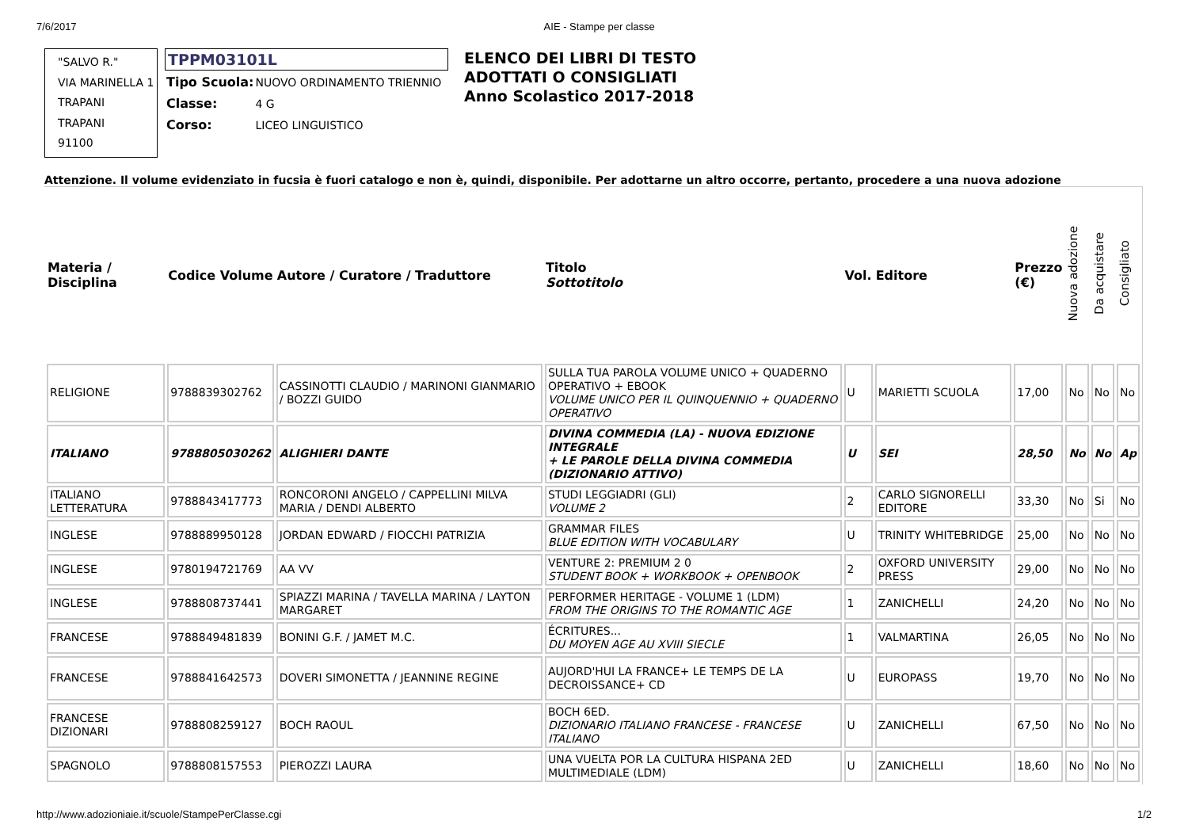7/6/2017 AIE - Stampe per classe
"SALVO R."
VIA MARINELLA 1
TRAPANI
TRAPANI
91100
TPPM03101L
| Tipo Scuola: | NUOVO ORDINAMENTO TRIENNIO |
| Classe: | 4 G |
| Corso: | LICEO LINGUISTICO |
ELENCO DEI LIBRI DI TESTO
ADOTTATI O CONSIGLIATI
Anno Scolastico 2017-2018
Attenzione. Il volume evidenziato in fucsia è fuori catalogo e non è, quindi, disponibile. Per adottarne un altro occorre, pertanto, procedere a una nuova adozione
| Materia / Disciplina | Codice Volume | Autore / Curatore / Traduttore | Titolo Sottotitolo | Vol. | Editore | Prezzo (€) | Nuova adozione | Da acquistare | Consigliato |
| --- | --- | --- | --- | --- | --- | --- | --- | --- | --- |
| RELIGIONE | 9788839302762 | CASSINOTTI CLAUDIO / MARINONI GIANMARIO / BOZZI GUIDO | SULLA TUA PAROLA VOLUME UNICO + QUADERNO OPERATIVO + EBOOK VOLUME UNICO PER IL QUINQUENNIO + QUADERNO OPERATIVO | U | MARIETTI SCUOLA | 17,00 | No | No | No |
| ITALIANO | 9788805030262 | ALIGHIERI DANTE | DIVINA COMMEDIA (LA) - NUOVA EDIZIONE INTEGRALE + LE PAROLE DELLA DIVINA COMMEDIA (DIZIONARIO ATTIVO) | U | SEI | 28,50 | No | No | Ap |
| ITALIANO LETTERATURA | 9788843417773 | RONCORONI ANGELO / CAPPELLINI MILVA MARIA / DENDI ALBERTO | STUDI LEGGIADRI (GLI) VOLUME 2 | 2 | CARLO SIGNORELLI EDITORE | 33,30 | No | Si | No |
| INGLESE | 9788889950128 | JORDAN EDWARD / FIOCCHI PATRIZIA | GRAMMAR FILES BLUE EDITION WITH VOCABULARY | U | TRINITY WHITEBRIDGE | 25,00 | No | No | No |
| INGLESE | 9780194721769 | AA VV | VENTURE 2: PREMIUM 2 0 STUDENT BOOK + WORKBOOK + OPENBOOK | 2 | OXFORD UNIVERSITY PRESS | 29,00 | No | No | No |
| INGLESE | 9788808737441 | SPIAZZI MARINA / TAVELLA MARINA / LAYTON MARGARET | PERFORMER HERITAGE - VOLUME 1 (LDM) FROM THE ORIGINS TO THE ROMANTIC AGE | 1 | ZANICHELLI | 24,20 | No | No | No |
| FRANCESE | 9788849481839 | BONINI G.F. / JAMET M.C. | ÉCRITURES... DU MOYEN AGE AU XVIII SIECLE | 1 | VALMARTINA | 26,05 | No | No | No |
| FRANCESE | 9788841642573 | DOVERI SIMONETTA / JEANNINE REGINE | AUJORD'HUI LA FRANCE+ LE TEMPS DE LA DECROISSANCE+ CD | U | EUROPASS | 19,70 | No | No | No |
| FRANCESE DIZIONARI | 9788808259127 | BOCH RAOUL | BOCH 6ED. DIZIONARIO ITALIANO FRANCESE - FRANCESE ITALIANO | U | ZANICHELLI | 67,50 | No | No | No |
| SPAGNOLO | 9788808157553 | PIEROZZI LAURA | UNA VUELTA POR LA CULTURA HISPANA 2ED MULTIMEDIALE (LDM) | U | ZANICHELLI | 18,60 | No | No | No |
http://www.adozioniaie.it/scuole/StampePerClasse.cgi 1/2